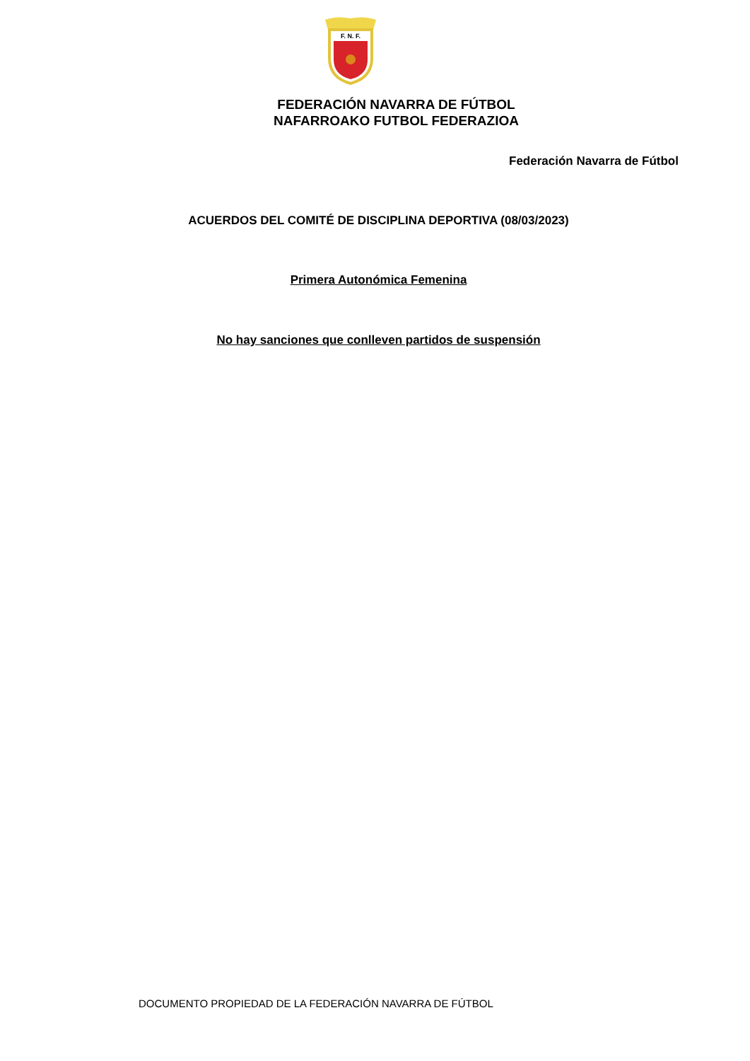F. N. F.
FEDERACIÓN NAVARRA DE FÚTBOL
NAFARROAKO FUTBOL FEDERAZIOA
Federación Navarra de Fútbol
ACUERDOS DEL COMITÉ DE DISCIPLINA DEPORTIVA (08/03/2023)
Primera Autonómica Femenina
No hay sanciones que conlleven partidos de suspensión
DOCUMENTO PROPIEDAD DE LA FEDERACIÓN NAVARRA DE FÚTBOL